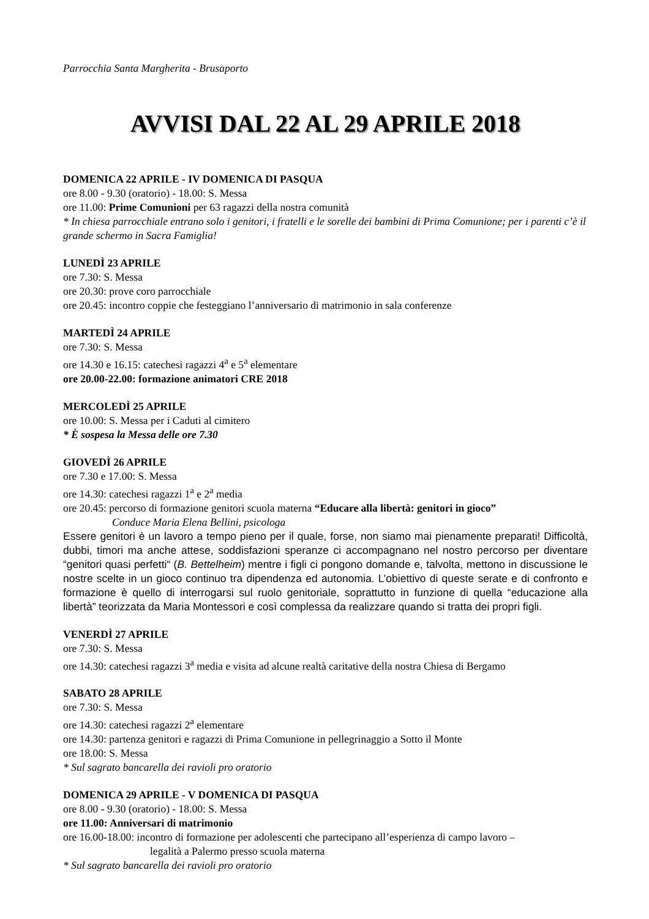Parrocchia Santa Margherita - Brusaporto
AVVISI DAL 22 AL 29 APRILE 2018
DOMENICA 22 APRILE - IV DOMENICA DI PASQUA
ore 8.00 - 9.30 (oratorio) - 18.00: S. Messa
ore 11.00: Prime Comunioni per 63 ragazzi della nostra comunità
* In chiesa parrocchiale entrano solo i genitori, i fratelli e le sorelle dei bambini di Prima Comunione; per i parenti c’è il grande schermo in Sacra Famiglia!
LUNEDÌ 23 APRILE
ore 7.30: S. Messa
ore 20.30: prove coro parrocchiale
ore 20.45: incontro coppie che festeggiano l’anniversario di matrimonio in sala conferenze
MARTEDÌ 24 APRILE
ore 7.30: S. Messa
ore 14.30 e 16.15: catechesi ragazzi 4<sup>a</sup> e 5<sup>a</sup> elementare
ore 20.00-22.00: formazione animatori CRE 2018
MERCOLEDÌ 25 APRILE
ore 10.00: S. Messa per i Caduti al cimitero
* È sospesa la Messa delle ore 7.30
GIOVEDÌ 26 APRILE
ore 7.30 e 17.00: S. Messa
ore 14.30: catechesi ragazzi 1<sup>a</sup> e 2<sup>a</sup> media
ore 20.45: percorso di formazione genitori scuola materna “Educare alla libertà: genitori in gioco”
Conduce Maria Elena Bellini, psicologa
Essere genitori è un lavoro a tempo pieno per il quale, forse, non siamo mai pienamente preparati! Difficoltà, dubbi, timori ma anche attese, soddisfazioni speranze ci accompagnano nel nostro percorso per diventare “genitori quasi perfetti“ (B. Bettelheim) mentre i figli ci pongono domande e, talvolta, mettono in discussione le nostre scelte in un gioco continuo tra dipendenza ed autonomia. L’obiettivo di queste serate e di confronto e formazione è quello di interrogarsi sul ruolo genitoriale, soprattutto in funzione di quella “educazione alla libertà” teorizzata da Maria Montessori e così complessa da realizzare quando si tratta dei propri figli.
VENERDÌ 27 APRILE
ore 7.30: S. Messa
ore 14.30: catechesi ragazzi 3<sup>a</sup> media e visita ad alcune realtà caritative della nostra Chiesa di Bergamo
SABATO 28 APRILE
ore 7.30: S. Messa
ore 14.30: catechesi ragazzi 2<sup>a</sup> elementare
ore 14.30: partenza genitori e ragazzi di Prima Comunione in pellegrinaggio a Sotto il Monte
ore 18.00: S. Messa
* Sul sagrato bancarella dei ravioli pro oratorio
DOMENICA 29 APRILE - V DOMENICA DI PASQUA
ore 8.00 - 9.30 (oratorio) - 18.00: S. Messa
ore 11.00: Anniversari di matrimonio
ore 16.00-18.00: incontro di formazione per adolescenti che partecipano all’esperienza di campo lavoro –
legalità a Palermo presso scuola materna
* Sul sagrato bancarella dei ravioli pro oratorio